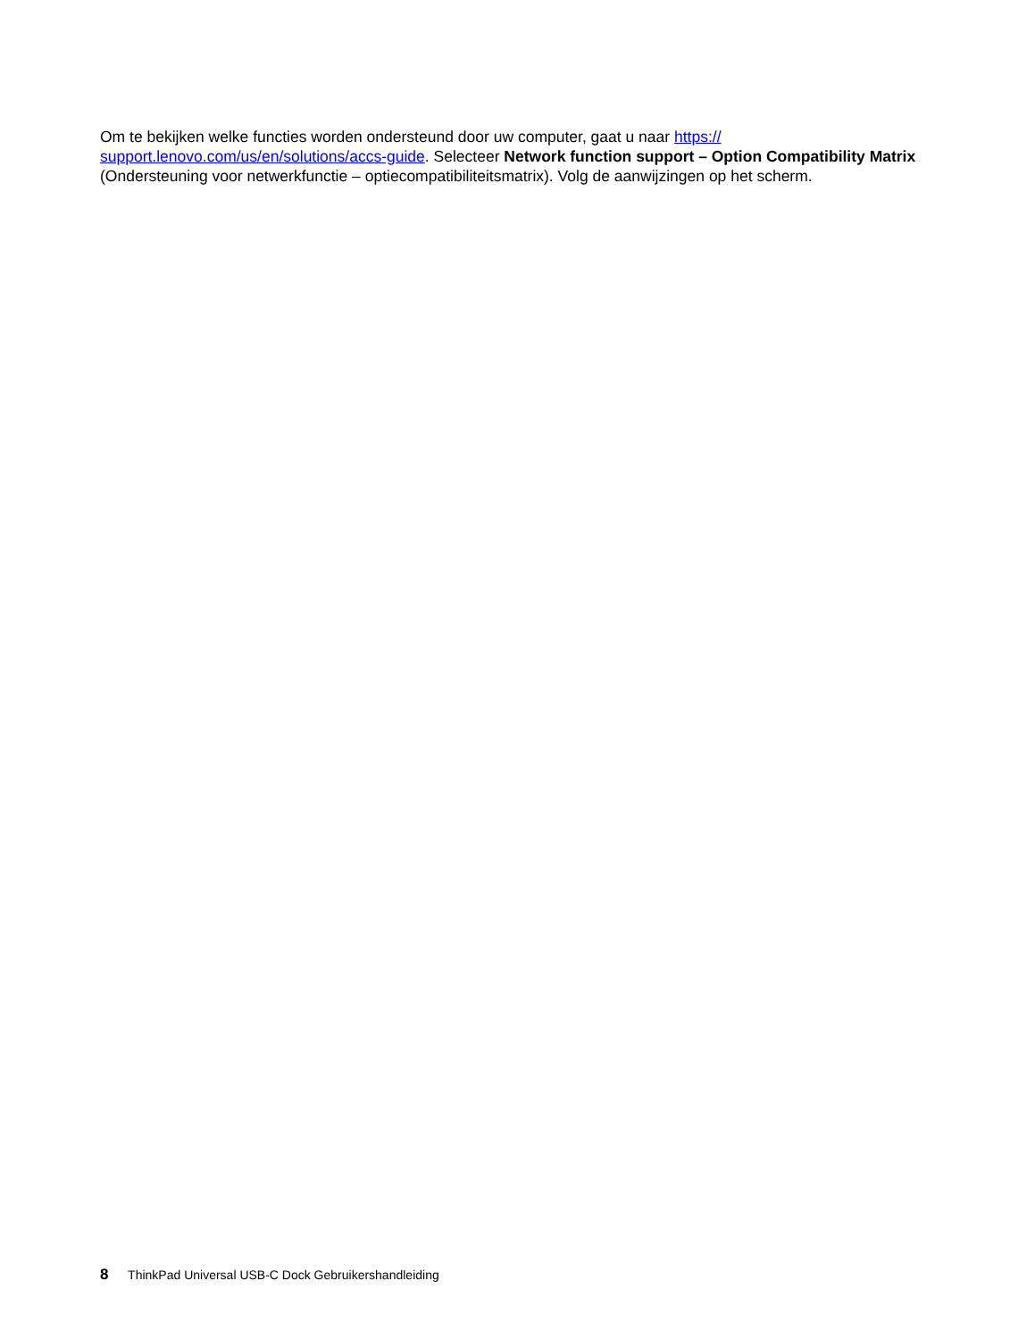Om te bekijken welke functies worden ondersteund door uw computer, gaat u naar https://
support.lenovo.com/us/en/solutions/accs-guide. Selecteer Network function support – Option Compatibility Matrix (Ondersteuning voor netwerkfunctie – optiecompatibiliteitsmatrix). Volg de aanwijzingen op het scherm.
8 ThinkPad Universal USB-C Dock Gebruikershandleiding